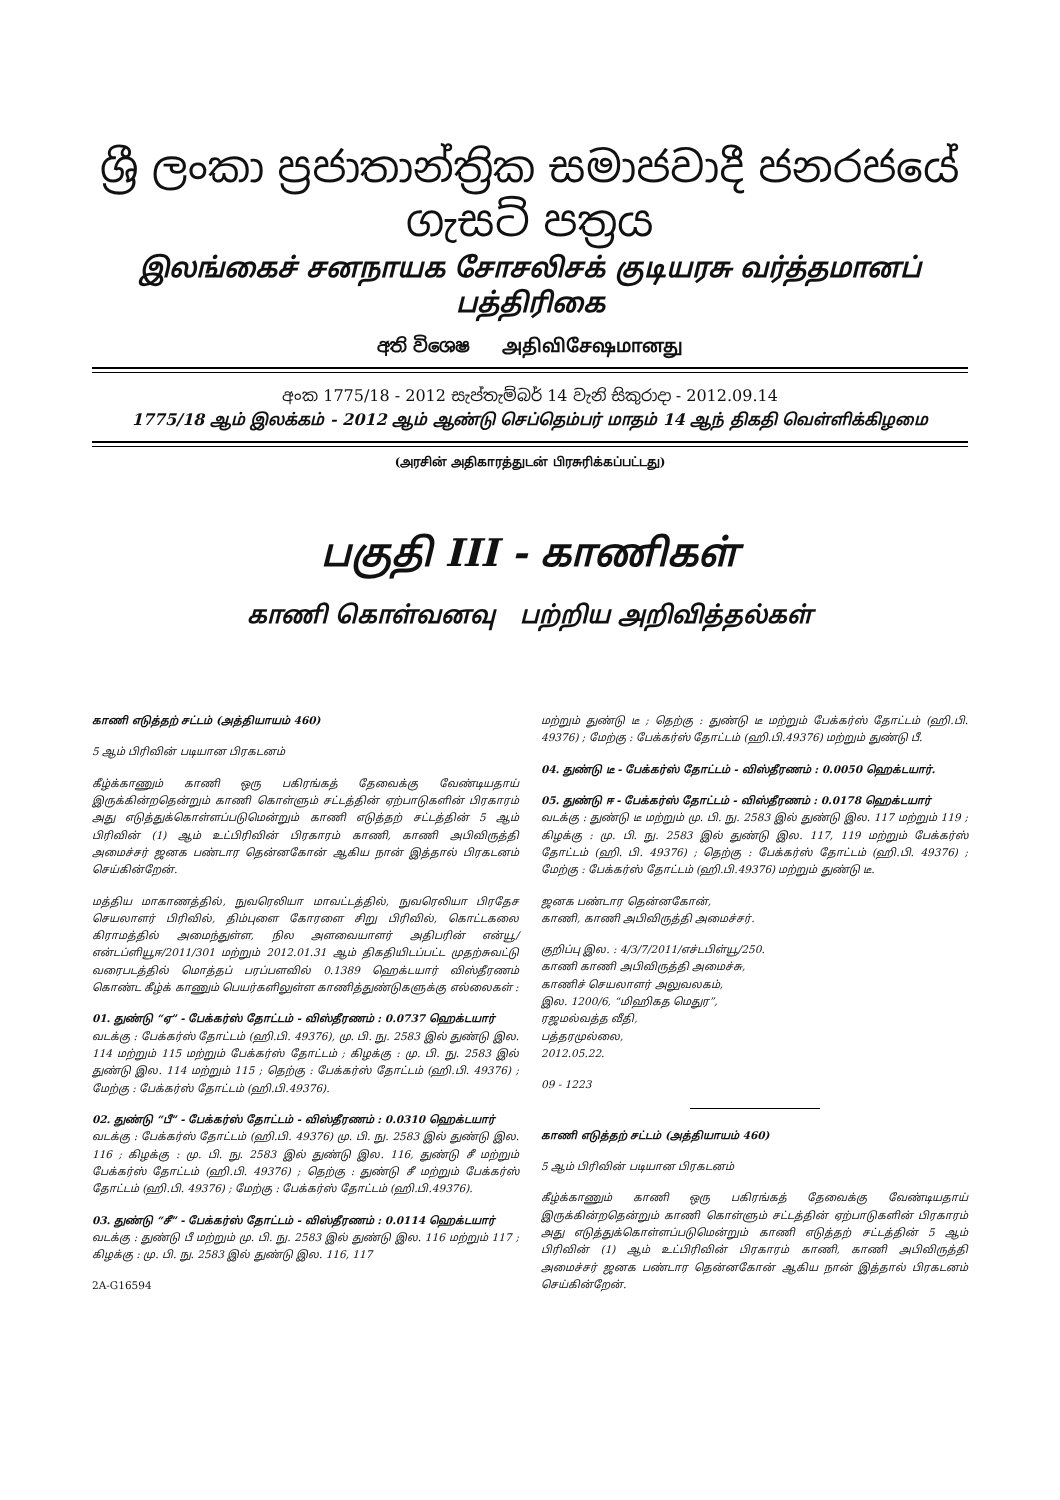ශ්‍රී ලංකා ප්‍රජාතාන්ත්‍රික සමාජවාදී ජනරජයේ ගැසට් පත්‍රය
இலங்கைச் சனநாயக சோசலிசக் குடியரசு வர்த்தமானப் பத்திரிகை
අති විශෙෂ அதிவிசேஷமானது
අංක 1775/18 - 2012 සැප්තැම්බර් 14 වැනි සිකුරාදා - 2012.09.14
1775/18 ஆம் இலக்கம் - 2012 ஆம் ஆண்டு செப்தெம்பர் மாதம் 14 ஆந் திகதி வெள்ளிக்கிழமை
(அரசின் அதிகாரத்துடன் பிரசுரிக்கப்பட்டது)
பகுதி III - காணிகள்
காணி கொள்வனவு பற்றிய அறிவித்தல்கள்
காணி எடுத்தற் சட்டம் (அத்தியாயம் 460)
5 ஆம் பிரிவின் படியான பிரகடனம்
கீழ்க்காணும் காணி ஒரு பகிரங்கத் தேவைக்கு வேண்டியதாய் இருக்கின்றதென்றும் காணி கொள்ளும் சட்டத்தின் ஏற்பாடுகளின் பிரகாரம் அது எடுத்துக்கொள்ளப்படுமென்றும் காணி எடுத்தற் சட்டத்தின் 5 ஆம் பிரிவின் (1) ஆம் உட்பிரிவின் பிரகாரம் காணி, காணி அபிவிருத்தி அமைச்சர் ஜனக பண்டார தென்னகோன் ஆகிய நான் இத்தால் பிரகடனம் செய்கின்றேன்.
மத்திய மாகாணத்தில், நுவரெலியா மாவட்டத்தில், நுவரெலியா பிரதேச செயலாளர் பிரிவில், திம்புளை கோரளை சிறு பிரிவில், கொட்டகலை கிராமத்தில் அமைந்துள்ள, நில அளவையாளர் அதிபரின் என்யூ/என்டப்ளியூஈ/2011/301 மற்றும் 2012.01.31 ஆம் திகதியிடப்பட்ட முதற்சுவட்டு வரைபடத்தில் மொத்தப் பரப்பளவில் 0.1389 ஹெக்டயார் விஸ்தீரணம் கொண்ட கீழ்க் காணும் பெயர்களிலுள்ள காணித்துண்டுகளுக்கு எல்லைகள் :
01. துண்டு “ஏ” - பேக்கர்ஸ் தோட்டம் - விஸ்தீரணம் : 0.0737 ஹெக்டயார்
வடக்கு : பேக்கர்ஸ் தோட்டம் (ஹி.பி. 49376), மு. பி. நு. 2583 இல் துண்டு இல. 114 மற்றும் 115 மற்றும் பேக்கர்ஸ் தோட்டம் ; கிழக்கு : மு. பி. நு. 2583 இல் துண்டு இல. 114 மற்றும் 115 ; தெற்கு : பேக்கர்ஸ் தோட்டம் (ஹி.பி. 49376) ; மேற்கு : பேக்கர்ஸ் தோட்டம் (ஹி.பி.49376).
02. துண்டு “பீ” - பேக்கர்ஸ் தோட்டம் - விஸ்தீரணம் : 0.0310 ஹெக்டயார்
வடக்கு : பேக்கர்ஸ் தோட்டம் (ஹி.பி. 49376) மு. பி. நு. 2583 இல் துண்டு இல. 116 ; கிழக்கு : மு. பி. நு. 2583 இல் துண்டு இல. 116, துண்டு சீ மற்றும் பேக்கர்ஸ் தோட்டம் (ஹி.பி. 49376) ; தெற்கு : துண்டு சீ மற்றும் பேக்கர்ஸ் தோட்டம் (ஹி.பி. 49376) ; மேற்கு : பேக்கர்ஸ் தோட்டம் (ஹி.பி.49376).
03. துண்டு “சீ” - பேக்கர்ஸ் தோட்டம் - விஸ்தீரணம் : 0.0114 ஹெக்டயார்
வடக்கு : துண்டு பீ மற்றும் மு. பி. நு. 2583 இல் துண்டு இல. 116 மற்றும் 117 ; கிழக்கு : மு. பி. நு. 2583 இல் துண்டு இல. 116, 117
2A-G16594
மற்றும் துண்டு டீ ; தெற்கு : துண்டு டீ மற்றும் பேக்கர்ஸ் தோட்டம் (ஹி.பி. 49376) ; மேற்கு : பேக்கர்ஸ் தோட்டம் (ஹி.பி.49376) மற்றும் துண்டு பீ.
04. துண்டு டீ - பேக்கர்ஸ் தோட்டம் - விஸ்தீரணம் : 0.0050 ஹெக்டயார்.
05. துண்டு ஈ - பேக்கர்ஸ் தோட்டம் - விஸ்தீரணம் : 0.0178 ஹெக்டயார்
வடக்கு : துண்டு டீ மற்றும் மு. பி. நு. 2583 இல் துண்டு இல. 117 மற்றும் 119 ; கிழக்கு : மு. பி. நு. 2583 இல் துண்டு இல. 117, 119 மற்றும் பேக்கர்ஸ் தோட்டம் (ஹி. பி. 49376) ; தெற்கு : பேக்கர்ஸ் தோட்டம் (ஹி.பி. 49376) ; மேற்கு : பேக்கர்ஸ் தோட்டம் (ஹி.பி.49376) மற்றும் துண்டு டீ.
ஜனக பண்டார தென்னகோன்,
காணி, காணி அபிவிருத்தி அமைச்சர்.
குறிப்பு இல. : 4/3/7/2011/எச்டபிள்யூ/250.
காணி காணி அபிவிருத்தி அமைச்சு,
காணிச் செயலாளர் அலுவலகம்,
இல. 1200/6, “மிஹிகத மெதுர”,
ரஜமல்வத்த வீதி,
பத்தரமுல்லை,
2012.05.22.
09 - 1223
காணி எடுத்தற் சட்டம் (அத்தியாயம் 460)
5 ஆம் பிரிவின் படியான பிரகடனம்
கீழ்க்காணும் காணி ஒரு பகிரங்கத் தேவைக்கு வேண்டியதாய் இருக்கின்றதென்றும் காணி கொள்ளும் சட்டத்தின் ஏற்பாடுகளின் பிரகாரம் அது எடுத்துக்கொள்ளப்படுமென்றும் காணி எடுத்தற் சட்டத்தின் 5 ஆம் பிரிவின் (1) ஆம் உட்பிரிவின் பிரகாரம் காணி, காணி அபிவிருத்தி அமைச்சர் ஜனக பண்டார தென்னகோன் ஆகிய நான் இத்தால் பிரகடனம் செய்கின்றேன்.